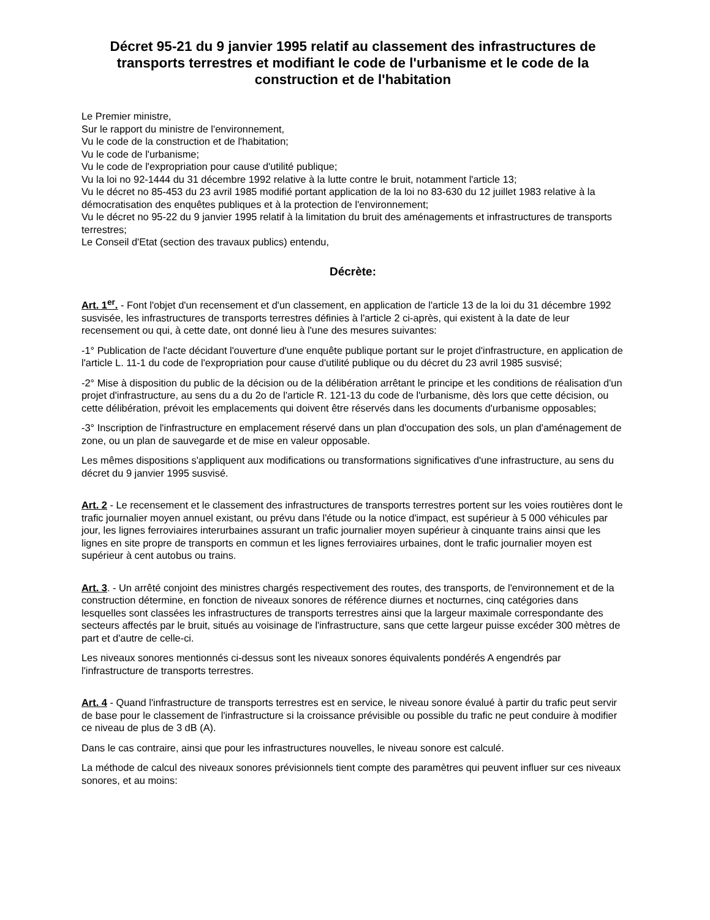Décret 95-21 du 9 janvier 1995 relatif au classement des infrastructures de transports terrestres et modifiant le code de l'urbanisme et le code de la construction et de l'habitation
Le Premier ministre,
Sur le rapport du ministre de l'environnement,
Vu le code de la construction et de l'habitation;
Vu le code de l'urbanisme;
Vu le code de l'expropriation pour cause d'utilité publique;
Vu la loi no 92-1444 du 31 décembre 1992 relative à la lutte contre le bruit, notamment l'article 13;
Vu le décret no 85-453 du 23 avril 1985 modifié portant application de la loi no 83-630 du 12 juillet 1983 relative à la démocratisation des enquêtes publiques et à la protection de l'environnement;
Vu le décret no 95-22 du 9 janvier 1995 relatif à la limitation du bruit des aménagements et infrastructures de transports terrestres;
Le Conseil d'Etat (section des travaux publics) entendu,
Décrète:
Art. 1<sup>er</sup>. - Font l'objet d'un recensement et d'un classement, en application de l'article 13 de la loi du 31 décembre 1992 susvisée, les infrastructures de transports terrestres définies à l'article 2 ci-après, qui existent à la date de leur recensement ou qui, à cette date, ont donné lieu à l'une des mesures suivantes:
-1° Publication de l'acte décidant l'ouverture d'une enquête publique portant sur le projet d'infrastructure, en application de l'article L. 11-1 du code de l'expropriation pour cause d'utilité publique ou du décret du 23 avril 1985 susvisé;
-2° Mise à disposition du public de la décision ou de la délibération arrêtant le principe et les conditions de réalisation d'un projet d'infrastructure, au sens du a du 2o de l'article R. 121-13 du code de l'urbanisme, dès lors que cette décision, ou cette délibération, prévoit les emplacements qui doivent être réservés dans les documents d'urbanisme opposables;
-3° Inscription de l'infrastructure en emplacement réservé dans un plan d'occupation des sols, un plan d'aménagement de zone, ou un plan de sauvegarde et de mise en valeur opposable.
Les mêmes dispositions s'appliquent aux modifications ou transformations significatives d'une infrastructure, au sens du décret du 9 janvier 1995 susvisé.
Art. 2 - Le recensement et le classement des infrastructures de transports terrestres portent sur les voies routières dont le trafic journalier moyen annuel existant, ou prévu dans l'étude ou la notice d'impact, est supérieur à 5 000 véhicules par jour, les lignes ferroviaires interurbaines assurant un trafic journalier moyen supérieur à cinquante trains ainsi que les lignes en site propre de transports en commun et les lignes ferroviaires urbaines, dont le trafic journalier moyen est supérieur à cent autobus ou trains.
Art. 3. - Un arrêté conjoint des ministres chargés respectivement des routes, des transports, de l'environnement et de la construction détermine, en fonction de niveaux sonores de référence diurnes et nocturnes, cinq catégories dans lesquelles sont classées les infrastructures de transports terrestres ainsi que la largeur maximale correspondante des secteurs affectés par le bruit, situés au voisinage de l'infrastructure, sans que cette largeur puisse excéder 300 mètres de part et d'autre de celle-ci.
Les niveaux sonores mentionnés ci-dessus sont les niveaux sonores équivalents pondérés A engendrés par l'infrastructure de transports terrestres.
Art. 4 - Quand l'infrastructure de transports terrestres est en service, le niveau sonore évalué à partir du trafic peut servir de base pour le classement de l'infrastructure si la croissance prévisible ou possible du trafic ne peut conduire à modifier ce niveau de plus de 3 dB (A).
Dans le cas contraire, ainsi que pour les infrastructures nouvelles, le niveau sonore est calculé.
La méthode de calcul des niveaux sonores prévisionnels tient compte des paramètres qui peuvent influer sur ces niveaux sonores, et au moins: